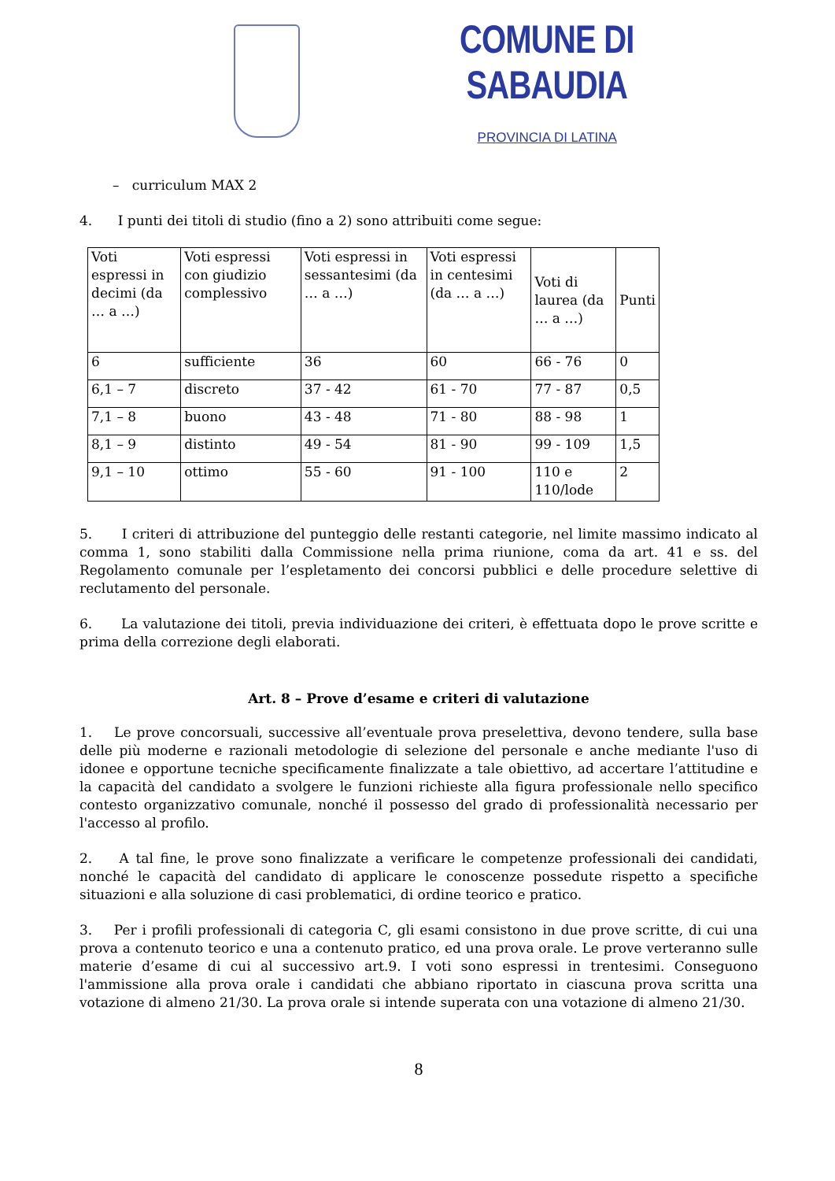COMUNE DI SABAUDIA
PROVINCIA DI LATINA
– curriculum MAX 2
4. I punti dei titoli di studio (fino a 2) sono attribuiti come segue:
| Voti espressi in decimi (da … a …) | Voti espressi con giudizio complessivo | Voti espressi in sessantesimi (da … a …) | Voti espressi in centesimi (da … a …) | Voti di laurea (da … a …) | Punti |
| 6 | sufficiente | 36 | 60 | 66 - 76 | 0 |
| 6,1 – 7 | discreto | 37 - 42 | 61 - 70 | 77 - 87 | 0,5 |
| 7,1 – 8 | buono | 43 - 48 | 71 - 80 | 88 - 98 | 1 |
| 8,1 – 9 | distinto | 49 - 54 | 81 - 90 | 99 - 109 | 1,5 |
| 9,1 – 10 | ottimo | 55 - 60 | 91 - 100 | 110 e 110/lode | 2 |
5. I criteri di attribuzione del punteggio delle restanti categorie, nel limite massimo indicato al comma 1, sono stabiliti dalla Commissione nella prima riunione, coma da art. 41 e ss. del Regolamento comunale per l’espletamento dei concorsi pubblici e delle procedure selettive di reclutamento del personale.
6. La valutazione dei titoli, previa individuazione dei criteri, è effettuata dopo le prove scritte e prima della correzione degli elaborati.
Art. 8 – Prove d’esame e criteri di valutazione
1. Le prove concorsuali, successive all’eventuale prova preselettiva, devono tendere, sulla base delle più moderne e razionali metodologie di selezione del personale e anche mediante l'uso di idonee e opportune tecniche specificamente finalizzate a tale obiettivo, ad accertare l’attitudine e la capacità del candidato a svolgere le funzioni richieste alla figura professionale nello specifico contesto organizzativo comunale, nonché il possesso del grado di professionalità necessario per l'accesso al profilo.
2. A tal fine, le prove sono finalizzate a verificare le competenze professionali dei candidati, nonché le capacità del candidato di applicare le conoscenze possedute rispetto a specifiche situazioni e alla soluzione di casi problematici, di ordine teorico e pratico.
3. Per i profili professionali di categoria C, gli esami consistono in due prove scritte, di cui una prova a contenuto teorico e una a contenuto pratico, ed una prova orale. Le prove verteranno sulle materie d’esame di cui al successivo art.9. I voti sono espressi in trentesimi. Conseguono l'ammissione alla prova orale i candidati che abbiano riportato in ciascuna prova scritta una votazione di almeno 21/30. La prova orale si intende superata con una votazione di almeno 21/30.
8